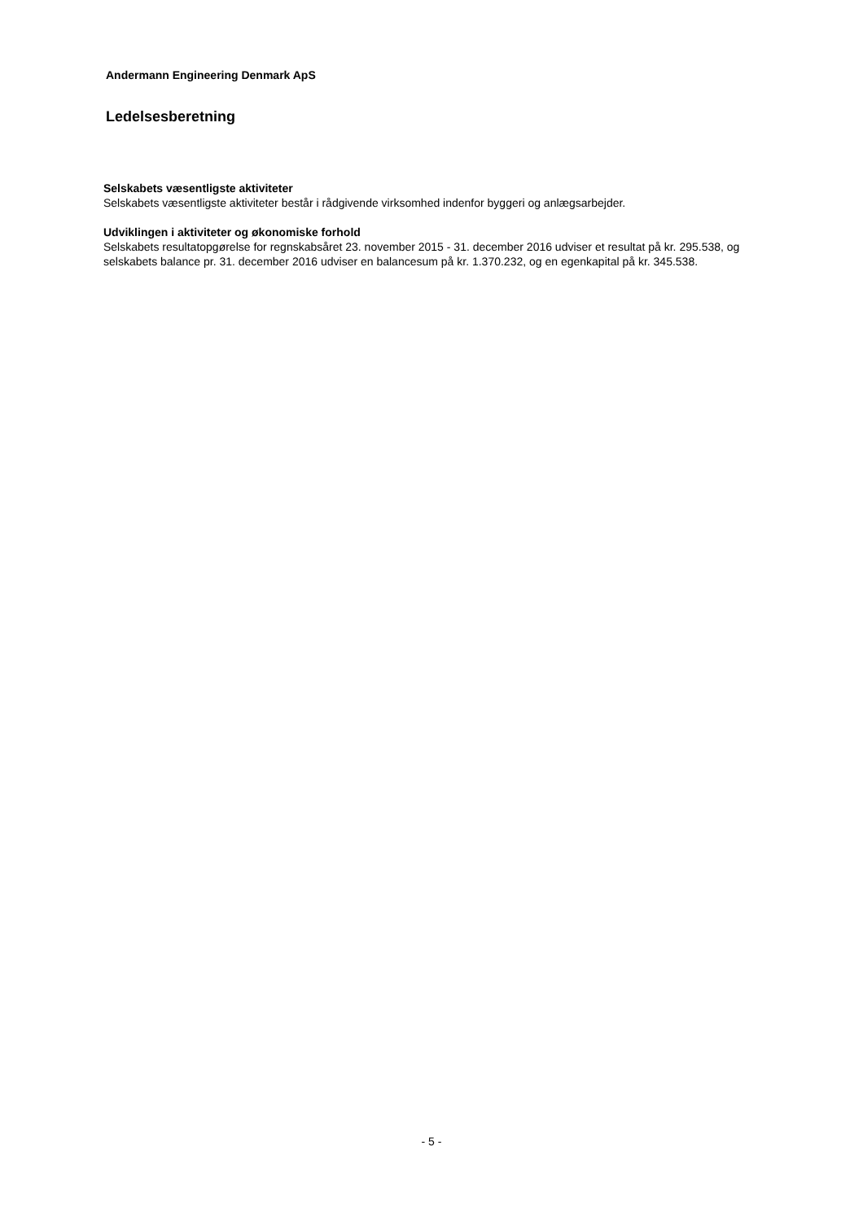Andermann Engineering Denmark ApS
Ledelsesberetning
Selskabets væsentligste aktiviteter
Selskabets væsentligste aktiviteter består i rådgivende virksomhed indenfor byggeri og anlægsarbejder.
Udviklingen i aktiviteter og økonomiske forhold
Selskabets resultatopgørelse for regnskabsåret 23. november 2015 - 31. december 2016 udviser et resultat på kr. 295.538, og selskabets balance pr. 31. december 2016 udviser en balancesum på kr. 1.370.232, og en egenkapital på kr. 345.538.
- 5 -